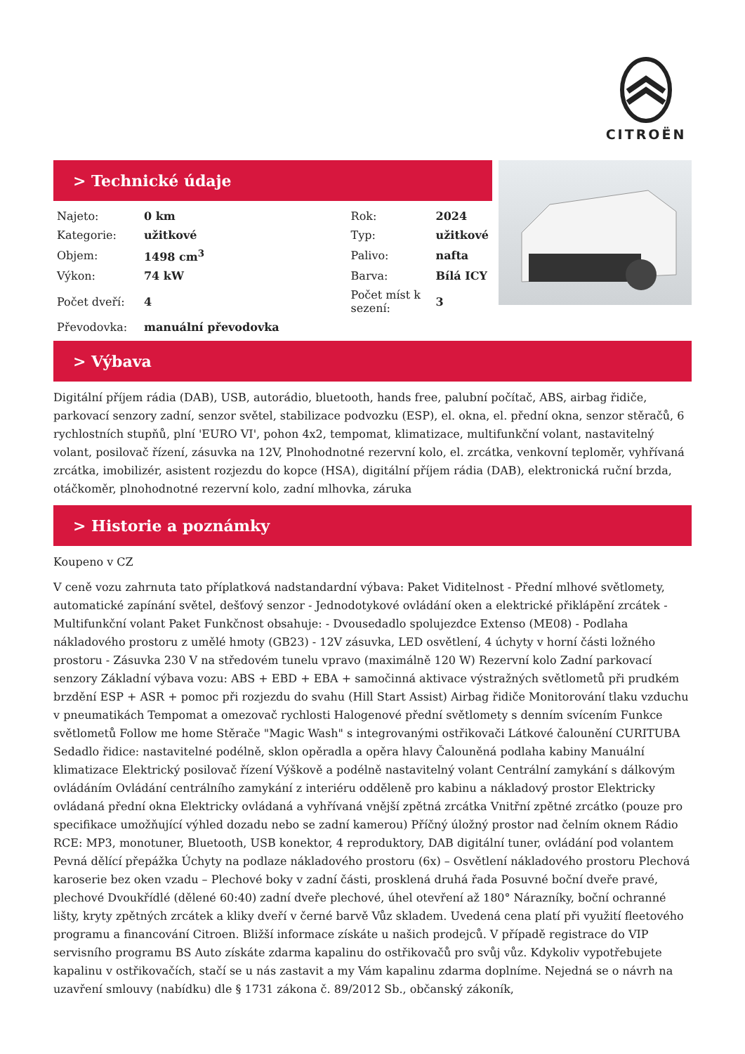CITROËN
> Technické údaje
| Najeto: | 0 km | Rok: | 2024 |
| Kategorie: | užitkové | Typ: | užitkové |
| Objem: | 1498 cm<sup>3</sup> | Palivo: | nafta |
| Výkon: | 74 kW | Barva: | Bílá ICY |
| Počet dveří: | 4 | Počet míst k sezení: | 3 |
| Převodovka: | manuální převodovka | | |
> Výbava
Digitální příjem rádia (DAB), USB, autorádio, bluetooth, hands free, palubní počítač, ABS, airbag řidiče, parkovací senzory zadní, senzor světel, stabilizace podvozku (ESP), el. okna, el. přední okna, senzor stěračů, 6 rychlostních stupňů, plní 'EURO VI', pohon 4x2, tempomat, klimatizace, multifunkční volant, nastavitelný volant, posilovač řízení, zásuvka na 12V, Plnohodnotné rezervní kolo, el. zrcátka, venkovní teploměr, vyhřívaná zrcátka, imobilizér, asistent rozjezdu do kopce (HSA), digitální příjem rádia (DAB), elektronická ruční brzda, otáčkoměr, plnohodnotné rezervní kolo, zadní mlhovka, záruka
> Historie a poznámky
Koupeno v CZ
V ceně vozu zahrnuta tato příplatková nadstandardní výbava: Paket Viditelnost - Přední mlhové světlomety, automatické zapínání světel, dešťový senzor - Jednodotykové ovládání oken a elektrické přiklápění zrcátek - Multifunkční volant Paket Funkčnost obsahuje: - Dvousedadlo spolujezdce Extenso (ME08) - Podlaha nákladového prostoru z umělé hmoty (GB23) - 12V zásuvka, LED osvětlení, 4 úchyty v horní části ložného prostoru - Zásuvka 230 V na středovém tunelu vpravo (maximálně 120 W) Rezervní kolo Zadní parkovací senzory Základní výbava vozu: ABS + EBD + EBA + samočinná aktivace výstražných světlometů při prudkém brzdění ESP + ASR + pomoc při rozjezdu do svahu (Hill Start Assist) Airbag řidiče Monitorování tlaku vzduchu v pneumatikách Tempomat a omezovač rychlosti Halogenové přední světlomety s denním svícením Funkce světlometů Follow me home Stěrače "Magic Wash" s integrovanými ostřikovači Látkové čalounění CURITUBA Sedadlo řidice: nastavitelné podélně, sklon opěradla a opěra hlavy Čalouněná podlaha kabiny Manuální klimatizace Elektrický posilovač řízení Výškově a podélně nastavitelný volant Centrální zamykání s dálkovým ovládáním Ovládání centrálního zamykání z interiéru odděleně pro kabinu a nákladový prostor Elektricky ovládaná přední okna Elektricky ovládaná a vyhřívaná vnější zpětná zrcátka Vnitřní zpětné zrcátko (pouze pro specifikace umožňující výhled dozadu nebo se zadní kamerou) Příčný úložný prostor nad čelním oknem Rádio RCE: MP3, monotuner, Bluetooth, USB konektor, 4 reproduktory, DAB digitální tuner, ovládání pod volantem Pevná dělící přepážka Úchyty na podlaze nákladového prostoru (6x) – Osvětlení nákladového prostoru Plechová karoserie bez oken vzadu – Plechové boky v zadní části, prosklená druhá řada Posuvné boční dveře pravé, plechové Dvoukřídlé (dělené 60:40) zadní dveře plechové, úhel otevření až 180° Nárazníky, boční ochranné lišty, kryty zpětných zrcátek a kliky dveří v černé barvě Vůz skladem. Uvedená cena platí při využití fleetového programu a financování Citroen. Bližší informace získáte u našich prodejců. V případě registrace do VIP servisního programu BS Auto získáte zdarma kapalinu do ostřikovačů pro svůj vůz. Kdykoliv vypotřebujete kapalinu v ostřikovačích, stačí se u nás zastavit a my Vám kapalinu zdarma doplníme. Nejedná se o návrh na uzavření smlouvy (nabídku) dle § 1731 zákona č. 89/2012 Sb., občanský zákoník,